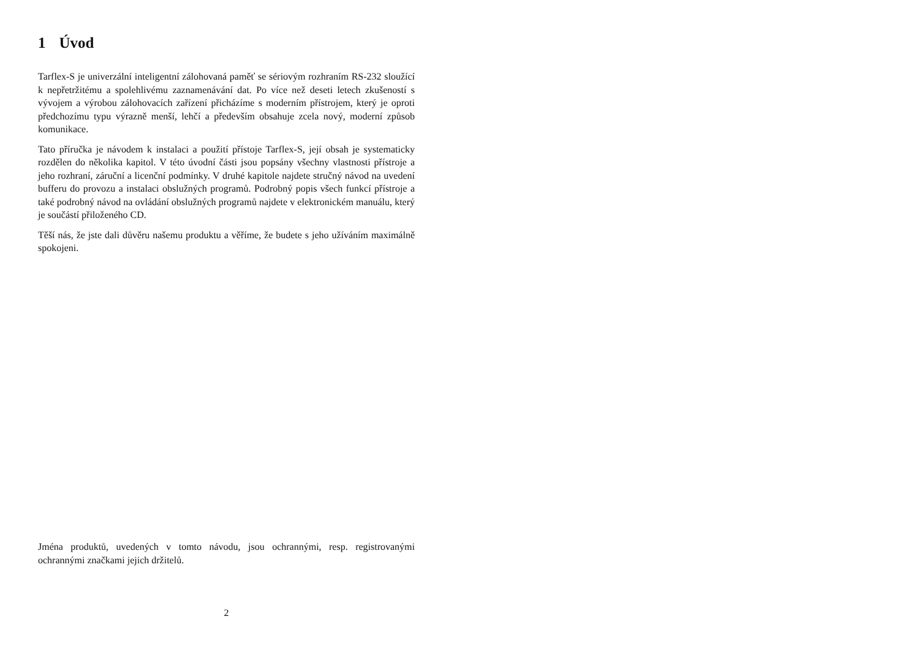1 Úvod
Tarflex-S je univerzální inteligentní zálohovaná paměť se sériovým rozhraním RS-232 sloužící k nepřetržitému a spolehlivému zaznamenávání dat. Po více než deseti letech zkušeností s vývojem a výrobou zálohovacích zařízení přicházíme s moderním přístrojem, který je oproti předchozímu typu výrazně menší, lehčí a především obsahuje zcela nový, moderní způsob komunikace.
Tato příručka je návodem k instalaci a použití přístoje Tarflex-S, její obsah je systematicky rozdělen do několika kapitol. V této úvodní části jsou popsány všechny vlastnosti přístroje a jeho rozhraní, záruční a licenční podmínky. V druhé kapitole najdete stručný návod na uvedení bufferu do provozu a instalaci obslužných programů. Podrobný popis všech funkcí přístroje a také podrobný návod na ovládání obslužných programů najdete v elektronickém manuálu, který je součástí přiloženého CD.
Těší nás, že jste dali důvěru našemu produktu a věříme, že budete s jeho užíváním maximálně spokojeni.
Jména produktů, uvedených v tomto návodu, jsou ochrannými, resp. registrovanými ochrannými značkami jejich držitelů.
2